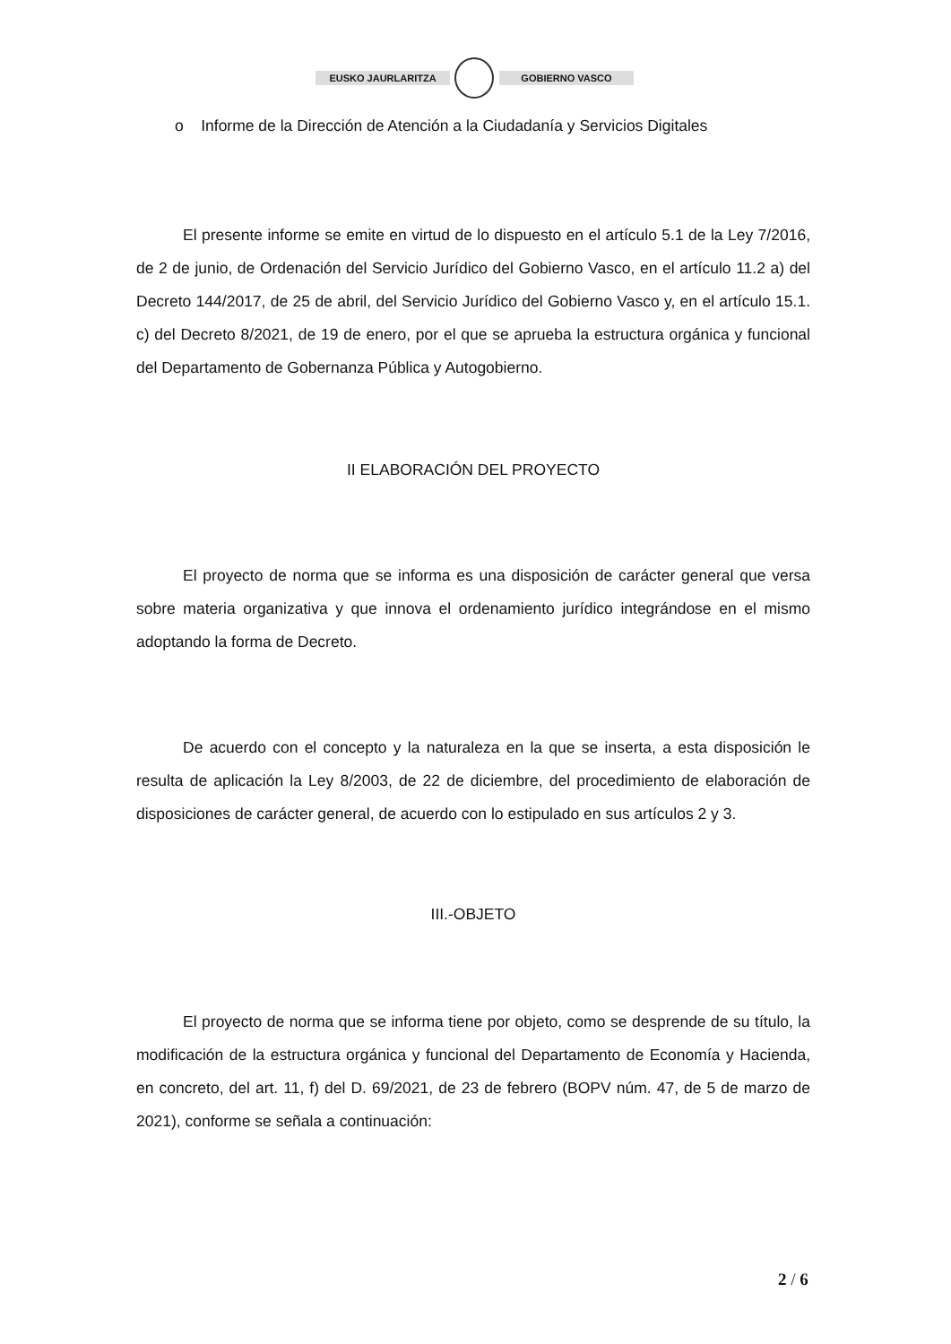EUSKO JAURLARITZA GOBIERNO VASCO
o Informe de la Dirección de Atención a la Ciudadanía y Servicios Digitales
El presente informe se emite en virtud de lo dispuesto en el artículo 5.1 de la Ley 7/2016, de 2 de junio, de Ordenación del Servicio Jurídico del Gobierno Vasco, en el artículo 11.2 a) del Decreto 144/2017, de 25 de abril, del Servicio Jurídico del Gobierno Vasco y, en el artículo 15.1. c) del Decreto 8/2021, de 19 de enero, por el que se aprueba la estructura orgánica y funcional del Departamento de Gobernanza Pública y Autogobierno.
II ELABORACIÓN DEL PROYECTO
El proyecto de norma que se informa es una disposición de carácter general que versa sobre materia organizativa y que innova el ordenamiento jurídico integrándose en el mismo adoptando la forma de Decreto.
De acuerdo con el concepto y la naturaleza en la que se inserta, a esta disposición le resulta de aplicación la Ley 8/2003, de 22 de diciembre, del procedimiento de elaboración de disposiciones de carácter general, de acuerdo con lo estipulado en sus artículos 2 y 3.
III.-OBJETO
El proyecto de norma que se informa tiene por objeto, como se desprende de su título, la modificación de la estructura orgánica y funcional del Departamento de Economía y Hacienda, en concreto, del art. 11, f) del D. 69/2021, de 23 de febrero (BOPV núm. 47, de 5 de marzo de 2021), conforme se señala a continuación:
2 / 6